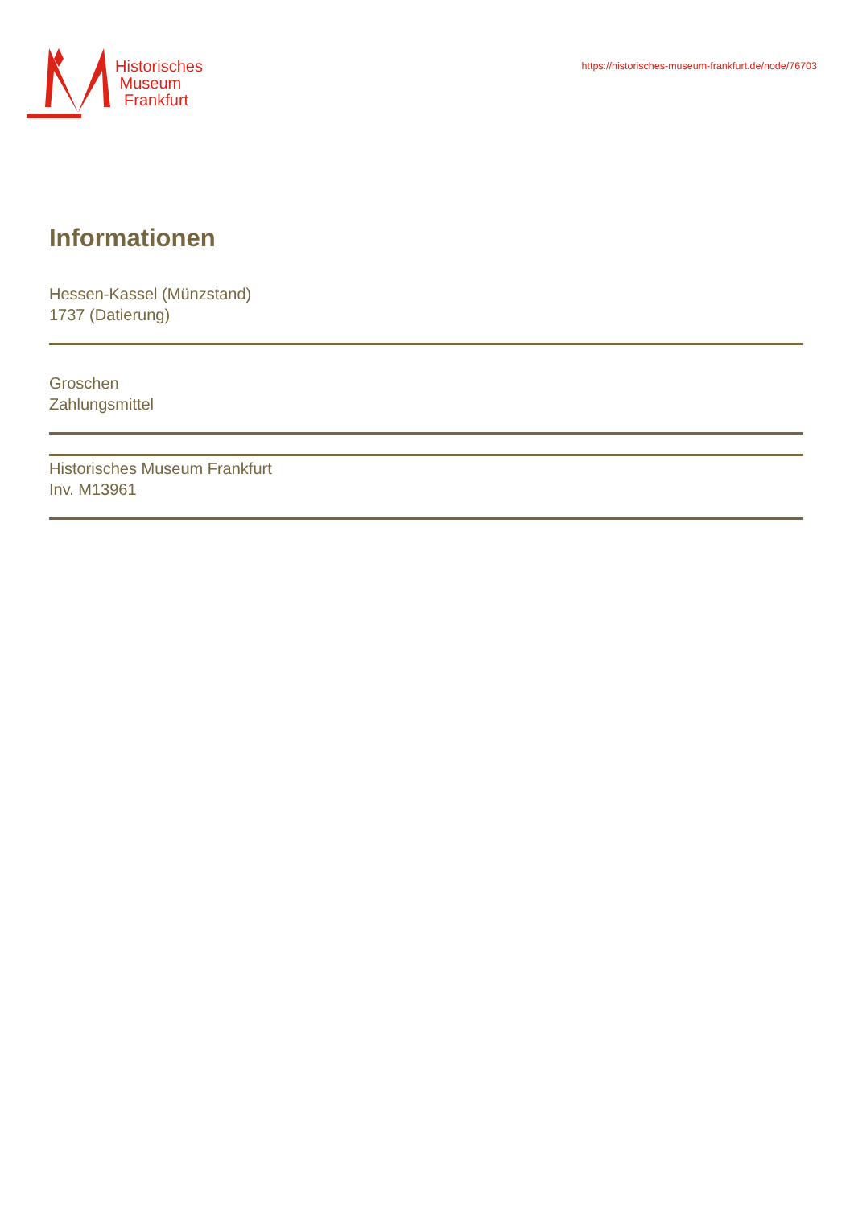Historisches
Museum
Frankfurt
https://historisches-museum-frankfurt.de/node/76703
Informationen
Hessen-Kassel (Münzstand)
1737 (Datierung)
Groschen
Zahlungsmittel
Historisches Museum Frankfurt
Inv. M13961